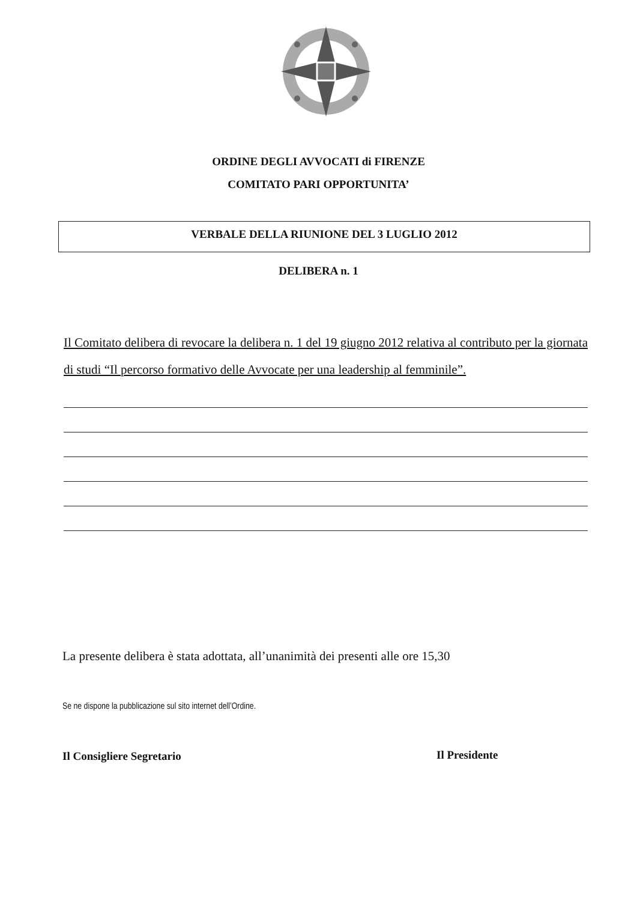ORDINE DEGLI AVVOCATI di FIRENZE
COMITATO PARI OPPORTUNITA’
VERBALE DELLA RIUNIONE DEL 3 LUGLIO 2012
DELIBERA n. 1
Il Comitato delibera di revocare la delibera n. 1 del 19 giugno 2012 relativa al contributo per la giornata di studi “Il percorso formativo delle Avvocate per una leadership al femminile”.
La presente delibera è stata adottata, all’unanimità dei presenti alle ore 15,30
Se ne dispone la pubblicazione sul sito internet dell’Ordine.
Il Consigliere Segretario Il Presidente